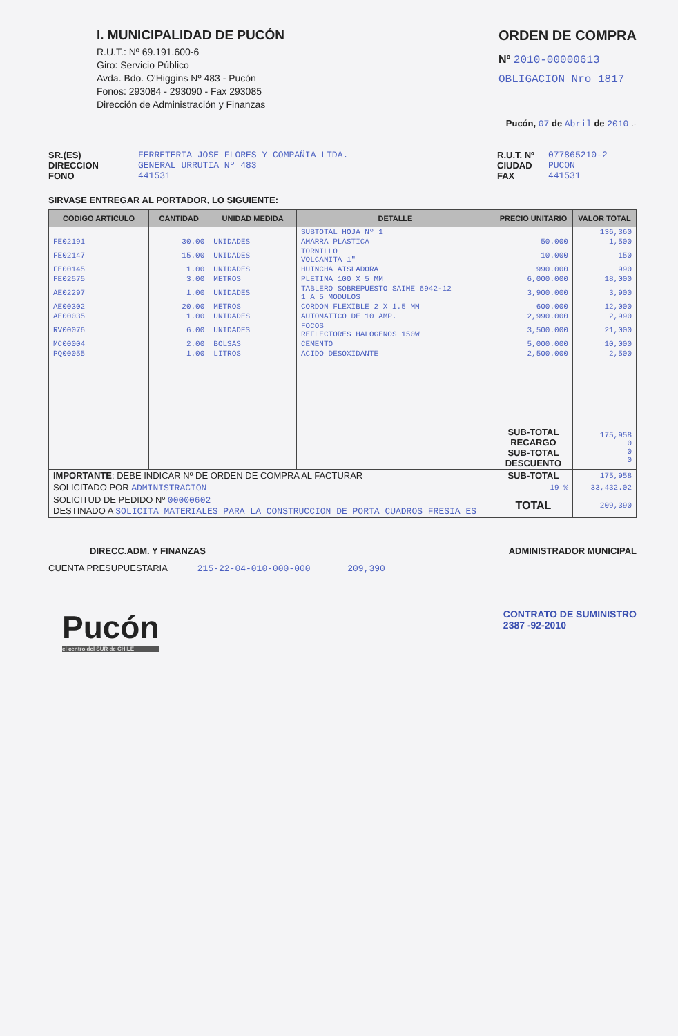I. MUNICIPALIDAD DE PUCÓN
R.U.T.: Nº 69.191.600-6
Giro: Servicio Público
Avda. Bdo. O'Higgins Nº 483 - Pucón
Fonos: 293084 - 293090 - Fax 293085
Dirección de Administración y Finanzas
ORDEN DE COMPRA
Nº 2010-00000613
OBLIGACION Nro 1817
Pucón, 07 de Abril de 2010 .-
SR.(ES)
DIRECCION
FONO
FERRETERIA JOSE FLORES Y COMPAÑIA LTDA.
GENERAL URRUTIA Nº 483
441531
R.U.T. Nº
CIUDAD
FAX
077865210-2
PUCON
441531
SIRVASE ENTREGAR AL PORTADOR, LO SIGUIENTE:
| CODIGO ARTICULO | CANTIDAD | UNIDAD MEDIDA | DETALLE | PRECIO UNITARIO | VALOR TOTAL |
| --- | --- | --- | --- | --- | --- |
| | | | SUBTOTAL HOJA Nº 1 | | 136,360 |
| FE02191 | 30.00 | UNIDADES | AMARRA PLASTICA | 50.000 | 1,500 |
| FE02147 | 15.00 | UNIDADES | TORNILLO VOLCANITA 1" | 10.000 | 150 |
| FE00145 | 1.00 | UNIDADES | HUINCHA AISLADORA | 990.000 | 990 |
| FE02575 | 3.00 | METROS | PLETINA 100 X 5 MM | 6,000.000 | 18,000 |
| AE02297 | 1.00 | UNIDADES | TABLERO SOBREPUESTO SAIME 6942-12 1 A 5 MODULOS | 3,900.000 | 3,900 |
| AE00302 | 20.00 | METROS | CORDON FLEXIBLE 2 X 1.5 MM | 600.000 | 12,000 |
| AE00035 | 1.00 | UNIDADES | AUTOMATICO DE 10 AMP. | 2,990.000 | 2,990 |
| RV00076 | 6.00 | UNIDADES | FOCOS REFLECTORES HALOGENOS 150W | 3,500.000 | 21,000 |
| MC00004 | 2.00 | BOLSAS | CEMENTO | 5,000.000 | 10,000 |
| PQ00055 | 1.00 | LITROS | ACIDO DESOXIDANTE | 2,500.000 | 2,500 |
| | | | | SUB-TOTAL RECARGO SUB-TOTAL DESCUENTO | 175,958 0 0 0 |
| IMPORTANTE : DEBE INDICAR Nº DE ORDEN DE COMPRA AL FACTURAR | | | | SUB-TOTAL | 175,958 |
| SOLICITADO POR ADMINISTRACION | | | | 19 % | 33,432.02 |
| SOLICITUD DE PEDIDO Nº 00000602 DESTINADO A SOLICITA MATERIALES PARA LA CONSTRUCCION DE PORTA CUADROS FRESIA ES | | | | TOTAL | 209,390 |
DIRECC.ADM. Y FINANZAS ADMINISTRADOR MUNICIPAL
CUENTA PRESUPUESTARIA 215-22-04-010-000-000 209,390
Pucón
el centro del SUR de CHILE
CONTRATO DE SUMINISTRO
2387 -92-2010